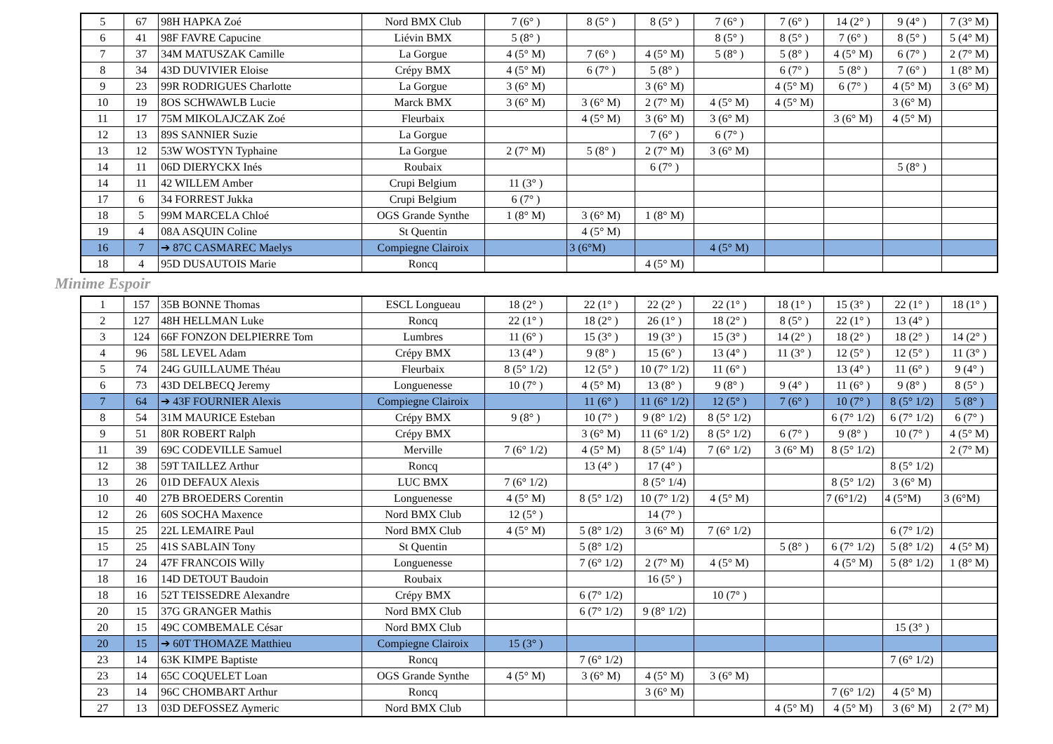| 5 | 67 | 98H HAPKA Zoé | Nord BMX Club | 7 (6° ) | 8 (5° ) | 8 (5° ) | 7 (6° ) | 7 (6° ) | 14 (2° ) | 9 (4° ) | 7 (3° M) |
| 6 | 41 | 98F FAVRE Capucine | Liévin BMX | 5 (8° ) | | | 8 (5° ) | 8 (5° ) | 7 (6° ) | 8 (5° ) | 5 (4° M) |
| 7 | 37 | 34M MATUSZAK Camille | La Gorgue | 4 (5° M) | 7 (6° ) | 4 (5° M) | 5 (8° ) | 5 (8° ) | 4 (5° M) | 6 (7° ) | 2 (7° M) |
| 8 | 34 | 43D DUVIVIER Eloise | Crépy BMX | 4 (5° M) | 6 (7° ) | 5 (8° ) | | 6 (7° ) | 5 (8° ) | 7 (6° ) | 1 (8° M) |
| 9 | 23 | 99R RODRIGUES Charlotte | La Gorgue | 3 (6° M) | | 3 (6° M) | | 4 (5° M) | 6 (7° ) | 4 (5° M) | 3 (6° M) |
| 10 | 19 | 8OS SCHWAWLB Lucie | Marck BMX | 3 (6° M) | 3 (6° M) | 2 (7° M) | 4 (5° M) | 4 (5° M) | | 3 (6° M) | |
| 11 | 17 | 75M MIKOLAJCZAK Zoé | Fleurbaix | | 4 (5° M) | 3 (6° M) | 3 (6° M) | | 3 (6° M) | 4 (5° M) | |
| 12 | 13 | 89S SANNIER Suzie | La Gorgue | | | 7 (6° ) | 6 (7° ) | | | | |
| 13 | 12 | 53W WOSTYN Typhaine | La Gorgue | 2 (7° M) | 5 (8° ) | 2 (7° M) | 3 (6° M) | | | | |
| 14 | 11 | 06D DIERYCKX Inés | Roubaix | | | 6 (7° ) | | | | 5 (8° ) | |
| 14 | 11 | 42 WILLEM Amber | Crupi Belgium | 11 (3° ) | | | | | | | |
| 17 | 6 | 34 FORREST Jukka | Crupi Belgium | 6 (7° ) | | | | | | | |
| 18 | 5 | 99M MARCELA Chloé | OGS Grande Synthe | 1 (8° M) | 3 (6° M) | 1 (8° M) | | | | | |
| 19 | 4 | 08A ASQUIN Coline | St Quentin | | 4 (5° M) | | | | | | |
| 16 | 7 | ➔ 87C CASMAREC Maelys | Compiegne Clairoix | | 3 (6°M) | | 4 (5° M) | | | | |
| 18 | 4 | 95D DUSAUTOIS Marie | Roncq | | | 4 (5° M) | | | | | |
Minime Espoir
| 1 | 157 | 35B BONNE Thomas | ESCL Longueau | 18 (2° ) | 22 (1° ) | 22 (2° ) | 22 (1° ) | 18 (1° ) | 15 (3° ) | 22 (1° ) | 18 (1° ) |
| 2 | 127 | 48H HELLMAN Luke | Roncq | 22 (1° ) | 18 (2° ) | 26 (1° ) | 18 (2° ) | 8 (5° ) | 22 (1° ) | 13 (4° ) | |
| 3 | 124 | 66F FONZON DELPIERRE Tom | Lumbres | 11 (6° ) | 15 (3° ) | 19 (3° ) | 15 (3° ) | 14 (2° ) | 18 (2° ) | 18 (2° ) | 14 (2° ) |
| 4 | 96 | 58L LEVEL Adam | Crépy BMX | 13 (4° ) | 9 (8° ) | 15 (6° ) | 13 (4° ) | 11 (3° ) | 12 (5° ) | 12 (5° ) | 11 (3° ) |
| 5 | 74 | 24G GUILLAUME Théau | Fleurbaix | 8 (5° 1/2) | 12 (5° ) | 10 (7° 1/2) | 11 (6° ) | | 13 (4° ) | 11 (6° ) | 9 (4° ) |
| 6 | 73 | 43D DELBECQ Jeremy | Longuenesse | 10 (7° ) | 4 (5° M) | 13 (8° ) | 9 (8° ) | 9 (4° ) | 11 (6° ) | 9 (8° ) | 8 (5° ) |
| 7 | 64 | ➔ 43F FOURNIER Alexis | Compiegne Clairoix | | 11 (6° ) | 11 (6° 1/2) | 12 (5° ) | 7 (6° ) | 10 (7° ) | 8 (5° 1/2) | 5 (8° ) |
| 8 | 54 | 31M MAURICE Esteban | Crépy BMX | 9 (8° ) | 10 (7° ) | 9 (8° 1/2) | 8 (5° 1/2) | | 6 (7° 1/2) | 6 (7° 1/2) | 6 (7° ) |
| 9 | 51 | 80R ROBERT Ralph | Crépy BMX | | 3 (6° M) | 11 (6° 1/2) | 8 (5° 1/2) | 6 (7° ) | 9 (8° ) | 10 (7° ) | 4 (5° M) |
| 11 | 39 | 69C CODEVILLE Samuel | Merville | 7 (6° 1/2) | 4 (5° M) | 8 (5° 1/4) | 7 (6° 1/2) | 3 (6° M) | 8 (5° 1/2) | | 2 (7° M) |
| 12 | 38 | 59T TAILLEZ Arthur | Roncq | | 13 (4° ) | 17 (4° ) | | | | 8 (5° 1/2) | |
| 13 | 26 | 01D DEFAUX Alexis | LUC BMX | 7 (6° 1/2) | | 8 (5° 1/4) | | | 8 (5° 1/2) | 3 (6° M) | |
| 10 | 40 | 27B BROEDERS Corentin | Longuenesse | 4 (5° M) | 8 (5° 1/2) | 10 (7° 1/2) | 4 (5° M) | | 7 (6°1/2) | 4 (5°M) | 3 (6°M) |
| 12 | 26 | 60S SOCHA Maxence | Nord BMX Club | 12 (5° ) | | 14 (7° ) | | | | | |
| 15 | 25 | 22L LEMAIRE Paul | Nord BMX Club | 4 (5° M) | 5 (8° 1/2) | 3 (6° M) | 7 (6° 1/2) | | | 6 (7° 1/2) | |
| 15 | 25 | 41S SABLAIN Tony | St Quentin | | 5 (8° 1/2) | | | 5 (8° ) | 6 (7° 1/2) | 5 (8° 1/2) | 4 (5° M) |
| 17 | 24 | 47F FRANCOIS Willy | Longuenesse | | 7 (6° 1/2) | 2 (7° M) | 4 (5° M) | | 4 (5° M) | 5 (8° 1/2) | 1 (8° M) |
| 18 | 16 | 14D DETOUT Baudoin | Roubaix | | | 16 (5° ) | | | | | |
| 18 | 16 | 52T TEISSEDRE Alexandre | Crépy BMX | | 6 (7° 1/2) | | 10 (7° ) | | | | |
| 20 | 15 | 37G GRANGER Mathis | Nord BMX Club | | 6 (7° 1/2) | 9 (8° 1/2) | | | | | |
| 20 | 15 | 49C COMBEMALE César | Nord BMX Club | | | | | | | 15 (3° ) | |
| 20 | 15 | ➔ 60T THOMAZE Matthieu | Compiegne Clairoix | 15 (3° ) | | | | | | | |
| 23 | 14 | 63K KIMPE Baptiste | Roncq | | 7 (6° 1/2) | | | | | 7 (6° 1/2) | |
| 23 | 14 | 65C COQUELET Loan | OGS Grande Synthe | 4 (5° M) | 3 (6° M) | 4 (5° M) | 3 (6° M) | | | | |
| 23 | 14 | 96C CHOMBART Arthur | Roncq | | | 3 (6° M) | | | 7 (6° 1/2) | 4 (5° M) | |
| 27 | 13 | 03D DEFOSSEZ Aymeric | Nord BMX Club | | | | | 4 (5° M) | 4 (5° M) | 3 (6° M) | 2 (7° M) |